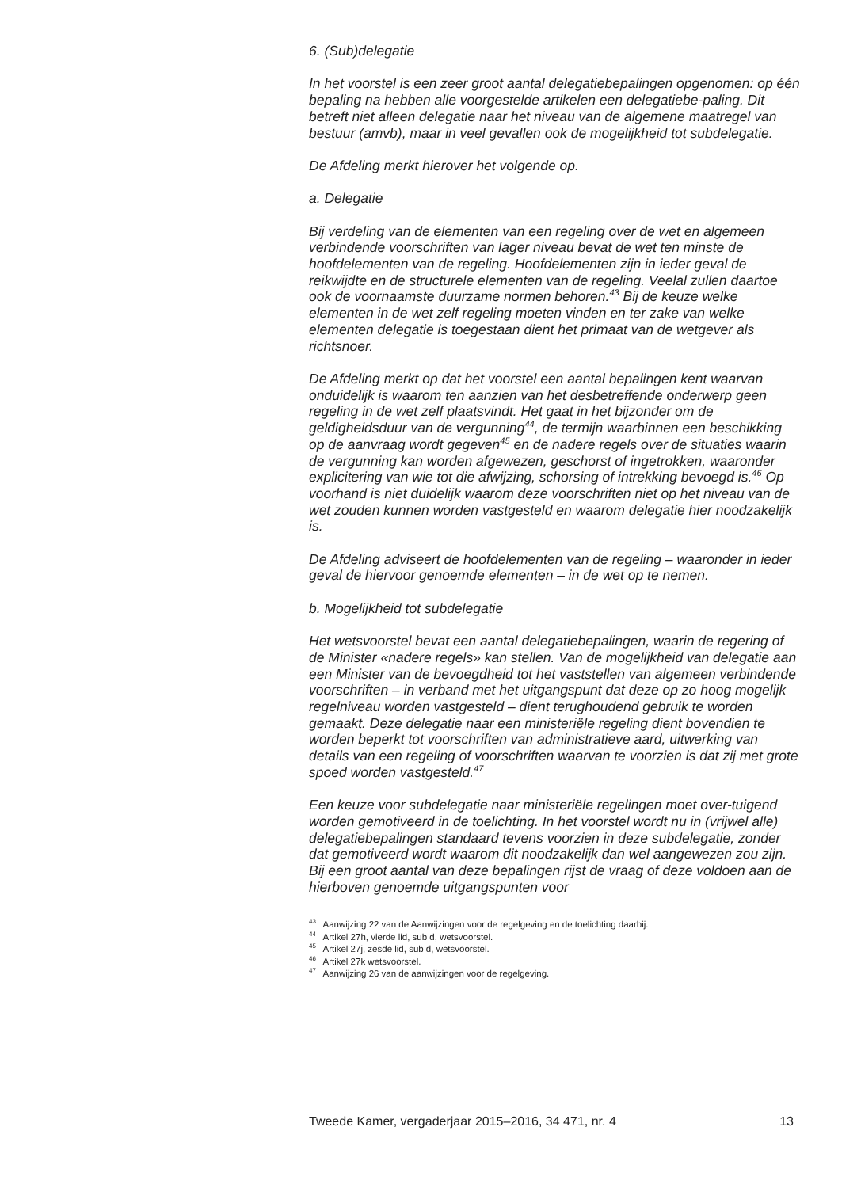6. (Sub)delegatie
In het voorstel is een zeer groot aantal delegatiebepalingen opgenomen: op één bepaling na hebben alle voorgestelde artikelen een delegatiebe-paling. Dit betreft niet alleen delegatie naar het niveau van de algemene maatregel van bestuur (amvb), maar in veel gevallen ook de mogelijkheid tot subdelegatie.
De Afdeling merkt hierover het volgende op.
a. Delegatie
Bij verdeling van de elementen van een regeling over de wet en algemeen verbindende voorschriften van lager niveau bevat de wet ten minste de hoofdelementen van de regeling. Hoofdelementen zijn in ieder geval de reikwijdte en de structurele elementen van de regeling. Veelal zullen daartoe ook de voornaamste duurzame normen behoren.<sup>43</sup> Bij de keuze welke elementen in de wet zelf regeling moeten vinden en ter zake van welke elementen delegatie is toegestaan dient het primaat van de wetgever als richtsnoer.
De Afdeling merkt op dat het voorstel een aantal bepalingen kent waarvan onduidelijk is waarom ten aanzien van het desbetreffende onderwerp geen regeling in de wet zelf plaatsvindt. Het gaat in het bijzonder om de geldigheidsduur van de vergunning<sup>44</sup>, de termijn waarbinnen een beschikking op de aanvraag wordt gegeven<sup>45</sup> en de nadere regels over de situaties waarin de vergunning kan worden afgewezen, geschorst of ingetrokken, waaronder explicitering van wie tot die afwijzing, schorsing of intrekking bevoegd is.<sup>46</sup> Op voorhand is niet duidelijk waarom deze voorschriften niet op het niveau van de wet zouden kunnen worden vastgesteld en waarom delegatie hier noodzakelijk is.
De Afdeling adviseert de hoofdelementen van de regeling – waaronder in ieder geval de hiervoor genoemde elementen – in de wet op te nemen.
b. Mogelijkheid tot subdelegatie
Het wetsvoorstel bevat een aantal delegatiebepalingen, waarin de regering of de Minister «nadere regels» kan stellen. Van de mogelijkheid van delegatie aan een Minister van de bevoegdheid tot het vaststellen van algemeen verbindende voorschriften – in verband met het uitgangspunt dat deze op zo hoog mogelijk regelniveau worden vastgesteld – dient terughoudend gebruik te worden gemaakt. Deze delegatie naar een ministeriële regeling dient bovendien te worden beperkt tot voorschriften van administratieve aard, uitwerking van details van een regeling of voorschriften waarvan te voorzien is dat zij met grote spoed worden vastgesteld.<sup>47</sup>
Een keuze voor subdelegatie naar ministeriële regelingen moet over-tuigend worden gemotiveerd in de toelichting. In het voorstel wordt nu in (vrijwel alle) delegatiebepalingen standaard tevens voorzien in deze subdelegatie, zonder dat gemotiveerd wordt waarom dit noodzakelijk dan wel aangewezen zou zijn. Bij een groot aantal van deze bepalingen rijst de vraag of deze voldoen aan de hierboven genoemde uitgangspunten voor
<sup>43</sup> Aanwijzing 22 van de Aanwijzingen voor de regelgeving en de toelichting daarbij.
<sup>44</sup> Artikel 27h, vierde lid, sub d, wetsvoorstel.
<sup>45</sup> Artikel 27j, zesde lid, sub d, wetsvoorstel.
<sup>46</sup> Artikel 27k wetsvoorstel.
<sup>47</sup> Aanwijzing 26 van de aanwijzingen voor de regelgeving.
Tweede Kamer, vergaderjaar 2015–2016, 34 471, nr. 4 13